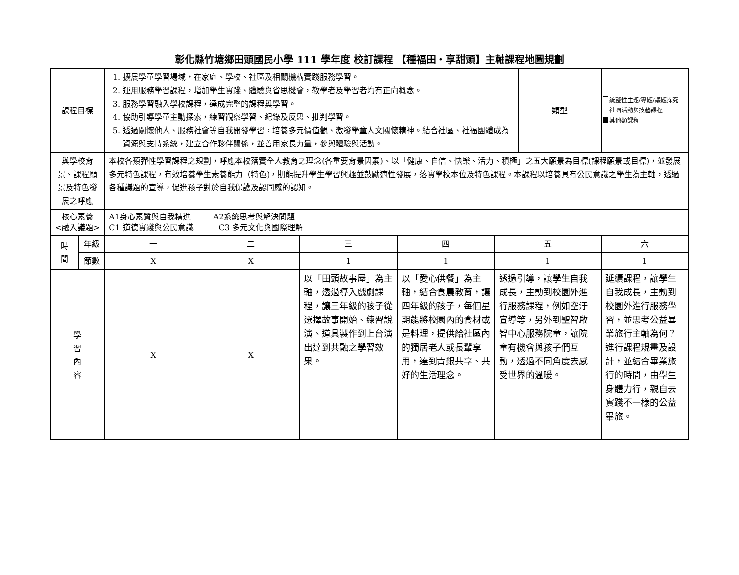彰化縣竹塘鄉田頭國民小學 111 學年度 校訂課程 【種福田‧享甜頭】主軸課程地圖規劃
| 課程目標 | | 1. 擴展學童學習場域，在家庭、學校、社區及相關機構實踐服務學習。 2. 運用服務學習課程，增加學生實踐、體驗與省思機會，教學者及學習者均有正向概念。 3. 服務學習融入學校課程，達成完整的課程與學習。 4. 協助引導學童主動探索，練習觀察學習、紀錄及反思、批判學習。 5. 透過關懷他人、服務社會等自我開發學習，培養多元價值觀、激發學童人文關懷精神。結合社區、社福團體成為資源與支持系統，建立合作夥伴關係，並善用家長力量，參與體驗與活動。 | | | | | 類型 | 統整性主題/專題/議題探究 社團活動與技藝課程 其他類課程 |
| 與學校背景、課程願景及特色發展之呼應 | | 本校各類彈性學習課程之規劃，呼應本校落實全人教育之理念(各重要背景因素)、以「健康、自信、快樂、活力、積極」之五大願景為目標(課程願景或目標)，並發展多元特色課程，有效培養學生素養能力（特色)，期能提升學生學習興趣並鼓勵適性發展，落實學校本位及特色課程。本課程以培養具有公民意識之學生為主軸，透過各種議題的宣導，促進孩子對於自我保護及認同感的認知。 | | | | | | |
| 核心素養 <融入議題> | | A1身心素質與自我精進 A2系統思考與解決問題 C1 道德實踐與公民意識 C3 多元文化與國際理解 | | | | | | |
| 時 間 | 年級 | 一 | 二 | 三 | 四 | 五 | | 六 |
| | 節數 | X | X | 1 | 1 | 1 | | 1 |
| 學 習 內 容 | | X | X | 以「田頭故事屋」為主軸，透過導入戲劇課程，讓三年級的孩子從選擇故事開始、練習說演、道具製作到上台演出達到共融之學習效果。 | 以「愛心供餐」為主軸，結合食農教育，讓四年級的孩子，每個星期能將校園內的食材或是料理，提供給社區內的獨居老人或長輩享用，達到青銀共享、共好的生活理念。 | 透過引導，讓學生自我成長，主動到校園外進行服務課程，例如空汙宣導等，另外到聖智啟智中心服務院童，讓院童有機會與孩子們互動，透過不同角度去感受世界的溫暖。 | | 延續課程，讓學生自我成長，主動到校園外進行服務學習，並思考公益畢業旅行主軸為何？進行課程規畫及設計，並結合畢業旅行的時間，由學生身體力行，親自去實踐不一樣的公益畢旅。 |